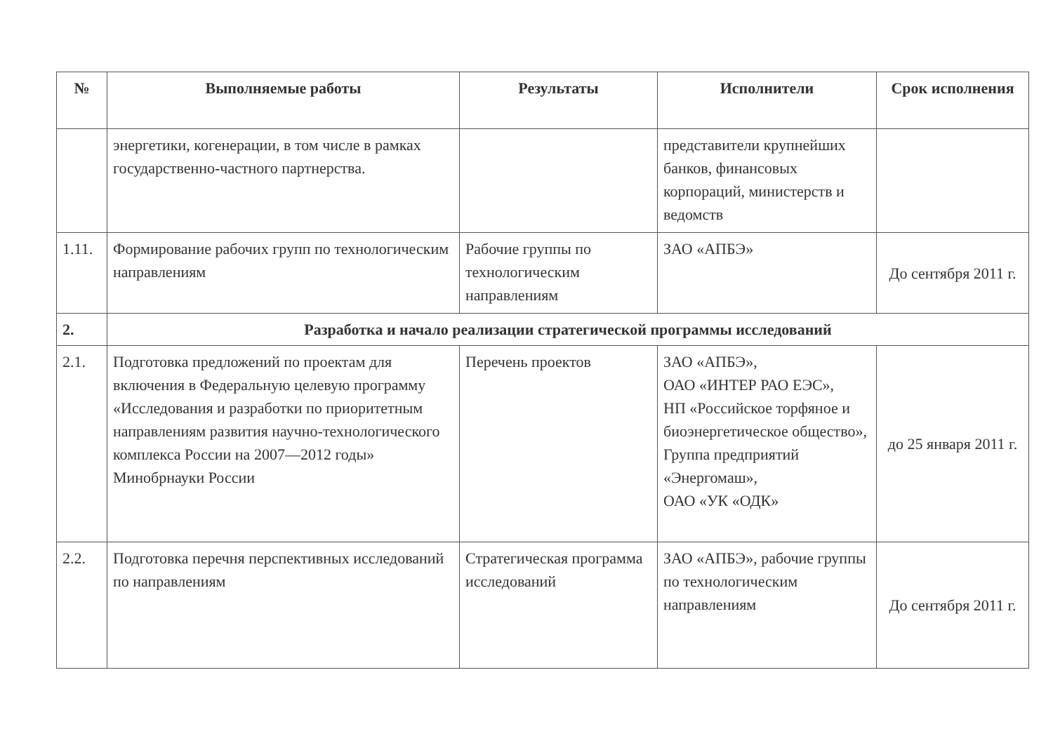| № | Выполняемые работы | Результаты | Исполнители | Срок исполнения |
| --- | --- | --- | --- | --- |
| | энергетики, когенерации, в том числе в рамках государственно-частного партнерства. | | представители крупнейших банков, финансовых корпораций, министерств и ведомств | |
| 1.11. | Формирование рабочих групп по технологическим направлениям | Рабочие группы по технологическим направлениям | ЗАО «АПБЭ» | До сентября 2011 г. |
| 2. | Разработка и начало реализации стратегической программы исследований | | | |
| 2.1. | Подготовка предложений по проектам для включения в Федеральную целевую программу «Исследования и разработки по приоритетным направлениям развития научно-технологического комплекса России на 2007—2012 годы» Минобрнауки России | Перечень проектов | ЗАО «АПБЭ», ОАО «ИНТЕР РАО ЕЭС», НП «Российское торфяное и биоэнергетическое общество», Группа предприятий «Энергомаш», ОАО «УК «ОДК» | до 25 января 2011 г. |
| 2.2. | Подготовка перечня перспективных исследований по направлениям | Стратегическая программа исследований | ЗАО «АПБЭ», рабочие группы по технологическим направлениям | До сентября 2011 г. |